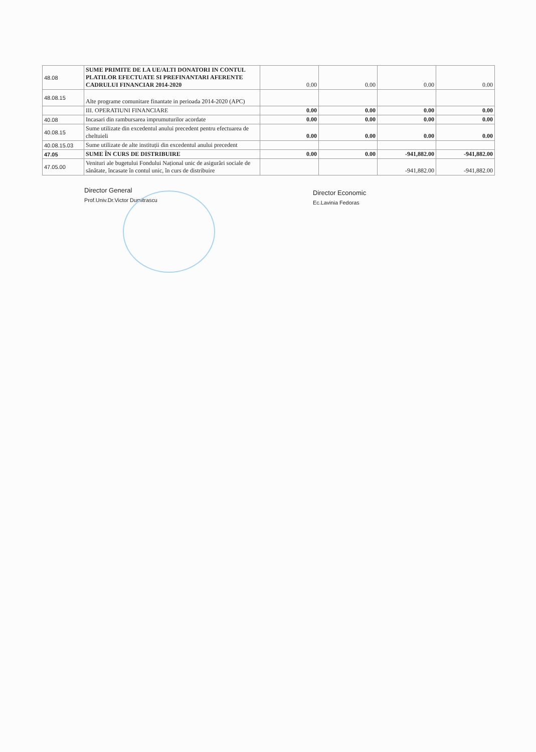| 48.08 | SUME PRIMITE DE LA UE/ALTI DONATORI IN CONTUL PLATILOR EFECTUATE SI PREFINANTARI AFERENTE CADRULUI FINANCIAR 2014-2020 | 0.00 | 0.00 | 0.00 | 0.00 |
| 48.08.15 | Alte programe comunitare finantate in perioada 2014-2020 (APC) | | | | |
| | III. OPERATIUNI FINANCIARE | 0.00 | 0.00 | 0.00 | 0.00 |
| 40.08 | Incasari din rambursarea imprumuturilor acordate | 0.00 | 0.00 | 0.00 | 0.00 |
| 40.08.15 | Sume utilizate din excedentul anului precedent pentru efectuarea de cheltuieli | 0.00 | 0.00 | 0.00 | 0.00 |
| 40.08.15.03 | Sume utilizate de alte instituții din excedentul anului precedent | | | | |
| 47.05 | SUME ÎN CURS DE DISTRIBUIRE | 0.00 | 0.00 | -941,882.00 | -941,882.00 |
| 47.05.00 | Venituri ale bugetului Fondului Național unic de asigurări sociale de sănătate, încasate în contul unic, în curs de distribuire | | | -941,882.00 | -941,882.00 |
Director General
Prof.Univ.Dr.Victor Dumitrascu
Director Economic
Ec.Lavinia Fedoras